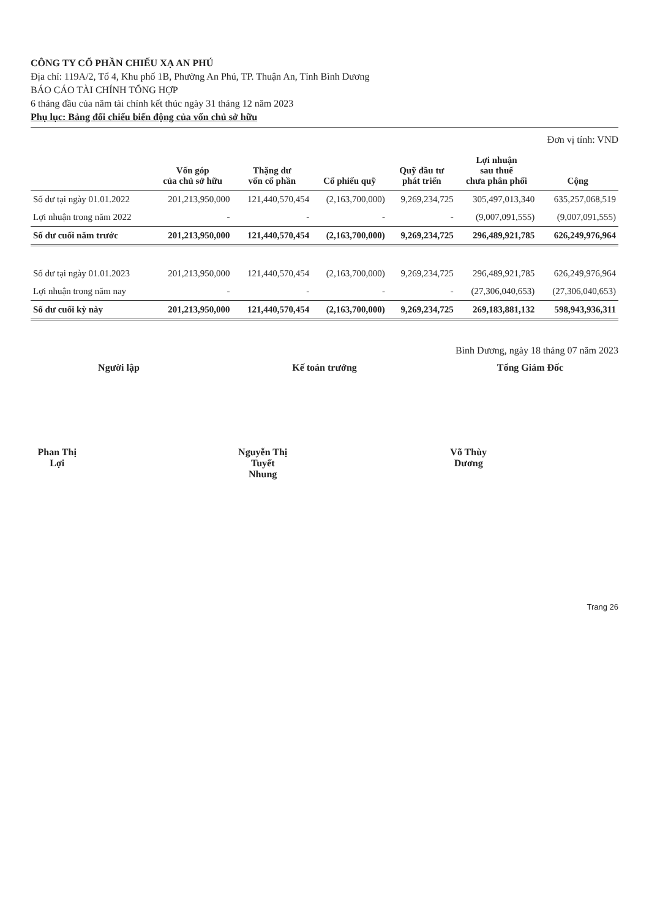CÔNG TY CỔ PHẦN CHIẾU XẠ AN PHÚ
Địa chỉ: 119A/2, Tổ 4, Khu phố 1B, Phường An Phú, TP. Thuận An, Tỉnh Bình Dương
BÁO CÁO TÀI CHÍNH TỔNG HỢP
6 tháng đầu của năm tài chính kết thúc ngày 31 tháng 12 năm 2023
Phụ lục: Bảng đối chiếu biến động của vốn chủ sở hữu
Đơn vị tính: VND
| | Vốn góp của chủ sở hữu | Thặng dư vốn cổ phần | Cổ phiếu quỹ | Quỹ đầu tư phát triển | Lợi nhuận sau thuế chưa phân phối | Cộng |
| --- | --- | --- | --- | --- | --- | --- |
| Số dư tại ngày 01.01.2022 | 201,213,950,000 | 121,440,570,454 | (2,163,700,000) | 9,269,234,725 | 305,497,013,340 | 635,257,068,519 |
| Lợi nhuận trong năm 2022 | - | - | - | - | (9,007,091,555) | (9,007,091,555) |
| Số dư cuối năm trước | 201,213,950,000 | 121,440,570,454 | (2,163,700,000) | 9,269,234,725 | 296,489,921,785 | 626,249,976,964 |
| Số dư tại ngày 01.01.2023 | 201,213,950,000 | 121,440,570,454 | (2,163,700,000) | 9,269,234,725 | 296,489,921,785 | 626,249,976,964 |
| Lợi nhuận trong năm nay | - | - | - | - | (27,306,040,653) | (27,306,040,653) |
| Số dư cuối kỳ này | 201,213,950,000 | 121,440,570,454 | (2,163,700,000) | 9,269,234,725 | 269,183,881,132 | 598,943,936,311 |
Bình Dương, ngày 18 tháng 07 năm 2023
Người lập
Phan Thị Lợi
Kế toán trưởng
Nguyễn Thị Tuyết Nhung
Tổng Giám Đốc
Võ Thùy Dương
Trang 26